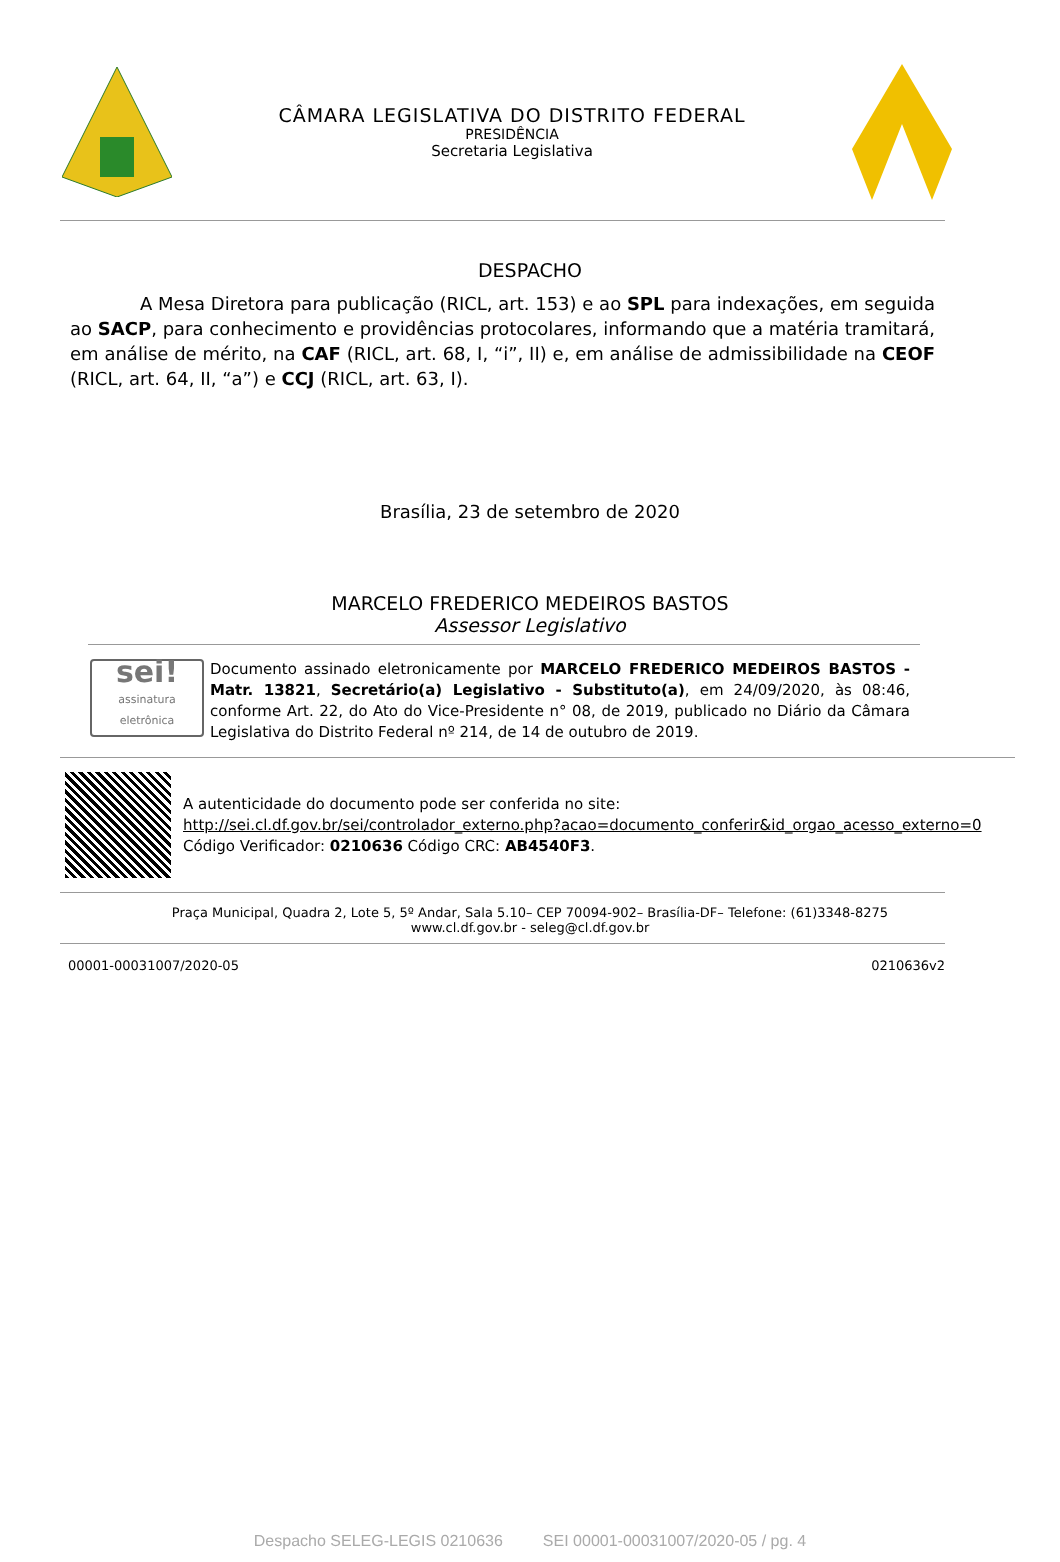CÂMARA LEGISLATIVA DO DISTRITO FEDERAL
PRESIDÊNCIA
Secretaria Legislativa
DESPACHO
A Mesa Diretora para publicação (RICL, art. 153) e ao SPL para indexações, em seguida ao SACP, para conhecimento e providências protocolares, informando que a matéria tramitará, em análise de mérito, na CAF (RICL, art. 68, I, “i”, II) e, em análise de admissibilidade na CEOF (RICL, art. 64, II, “a”) e CCJ (RICL, art. 63, I).
Brasília, 23 de setembro de 2020
MARCELO FREDERICO MEDEIROS BASTOS
Assessor Legislativo
sei!
assinatura eletrônica
Documento assinado eletronicamente por MARCELO FREDERICO MEDEIROS BASTOS - Matr. 13821, Secretário(a) Legislativo - Substituto(a), em 24/09/2020, às 08:46, conforme Art. 22, do Ato do Vice-Presidente n° 08, de 2019, publicado no Diário da Câmara Legislativa do Distrito Federal nº 214, de 14 de outubro de 2019.
A autenticidade do documento pode ser conferida no site:
http://sei.cl.df.gov.br/sei/controlador_externo.php?acao=documento_conferir&id_orgao_acesso_externo=0
Código Verificador: 0210636 Código CRC: AB4540F3.
Praça Municipal, Quadra 2, Lote 5, 5º Andar, Sala 5.10– CEP 70094-902– Brasília-DF– Telefone: (61)3348-8275
www.cl.df.gov.br - seleg@cl.df.gov.br
00001-00031007/2020-05 0210636v2
Despacho SELEG-LEGIS 0210636 SEI 00001-00031007/2020-05 / pg. 4